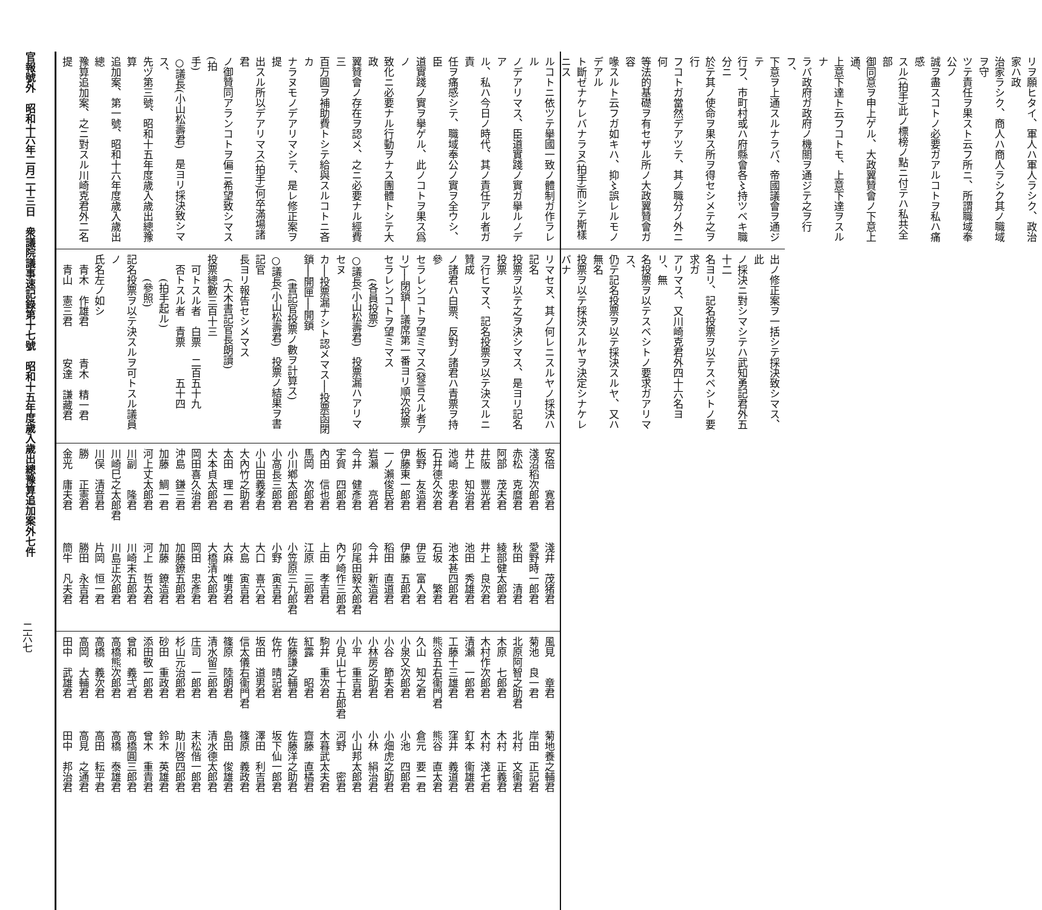官報號外　昭和十六年二月二十三日　衆議院議事速記錄第十七號　昭和十五年度歲入歲出總豫算追加案外七件
二六七
リヲ願ヒタイ、軍人ハ軍人ラシク、政治家ハ政
治家ラシク、商人ハ商人ラシク其ノ職域ヲ守
ツテ責任ヲ果スト云フ所ニ、所謂職域奉公ノ
誠ヲ盡スコトノ必要ガアルコトヲ私ハ痛感
スル(拍手)此ノ標榜ノ點ニ付テハ私共全部
御同意ヲ申上ゲル、大政翼贊會ノ下意上通、
上意下達ト云フコトモ、上意下達ヲスルナ
ラバ政府ガ政府ノ機關ヲ通ジテ之ヲ行フ、
下意ヲ上通スルナラバ、帝國議會ヲ通ジテ
行フ、市町村或ハ府縣會各〻持ツベキ職分ニ
於テ其ノ使命ヲ果ス所ヲ得セシメテ之ヲ行
フコトガ當然デアツテ、其ノ職分ノ外ニ何
等法的基礎ヲ有セザル所ノ大政翼贊會ガ容
喙スルト云フガ如キハ、抑〻誤レルモノデアル
ト斷ゼナケレバナラヌ(拍手)而シテ斯樣ニス
ルコトニ依ツテ擧國一致ノ體制ガ作ラレル
ノデアリマス、臣道實踐ノ實ガ擧ルノデア
ル、私ハ今日ノ時代、其ノ責任アル者ガ責
任ヲ痛感シテ、職域奉公ノ實ヲ全ウシ、臣
道實踐ノ實ヲ擧ゲル、此ノコトヲ果ス爲ノ
致化ニ必要ナル行動ヲナス團體トシテ大政
翼贊會ノ存在ヲ認メ、之ニ必要ナル經費三
百万圓ヲ補助費トシテ給與スルコトニ吝カ
ナラヌモノデアリマシテ、是レ修正案ヲ提
出スル所以デアリマス(拍手)何卒滿場諸君
ノ御贊同アランコトヲ偏ニ希望致シマス(拍
手)
○議長(小山松壽君)　是ヨリ採決致シマス、
先ヅ第三號、昭和十五年度歲入歲出總豫算
追加案、第一號、昭和十六年度歲入歲出總
豫算追加案、之ニ對スル川崎克君外二名提
出ノ修正案ヲ一括シテ採決致シマス、此
ノ採決ニ對シマシテハ武知勇記君外五十二
名ヨリ、記名投票ヲ以テスベシトノ要求ガ
アリマス、又川崎克君外四十六名ヨリ、無
名投票ヲ以テスベシトノ要求ガアリマス、
仍テ記名投票ヲ以テ採決スルヤ、又ハ無名
投票ヲ以テ採決スルヤヲ決定シナケレバナ
リマセヌ、其ノ何レニスルヤノ採決ハ記名
投票ヲ以テ之ヲ決シマス、是ヨリ記名投票
ヲ行ヒマス、記名投票ヲ以テ決スルニ贊成
ノ諸君ハ白票、反對ノ諸君ハ青票ヲ持參
セラレンコトヲ望ミマス(發言スル者ア
リ)──閉鎖──議席第一番ヨリ順次投票
セラレンコトヲ望ミマス
(各員投票)
○議長(小山松壽君)　投票漏ハアリマセヌ
カ──投票漏ナシト認メマス──投票函閉
鎖──開匣──開鎖
(書記官投票ノ數ヲ計算ス)
○議長(小山松壽君)　投票ノ結果ヲ書記官
長ヨリ報告セシメマス
(大木書記官長朗讀)
投票總數三百十三
可トスル者　白票　二百五十九
否トスル者　青票　　　五十四
(拍手起ル)
(參照)
記名投票ヲ以テ決スルヲ可トスル議員ノ
氏名左ノ如シ
青木　作雄君 青木　精一君
青山　憲三君 安達　謙藏君
安倍　　寛君 淺井　茂猪君
淺沼稻次郎君 愛野時一郎君
赤松　克麿君 秋田　　清君
阿部　茂夫君 綾部健太郎君
井阪　豐光君 井上　良次君
井上　知治君 池田　秀雄君
池崎　忠孝君 池本甚四郎君
石井德久次君 石坂　　繁君
板野　友造君 伊豆　富人君
伊藤東一郎君 伊藤　五郎君
一ノ瀨俊民君 稻田　直道君
岩瀨　　亮君 今井　新造君
今井　健彥君 卯尾田毅太郎君
宇賀　四郎君 內ケ崎作三郎君
內田　信也君 上田　孝吉君
馬岡　次郎君 江原　三郎君
小川鄕太郎君 小笠原三九郎君
小高長三郎君 小野　寅吉君
小山田義孝君 大口　喜六君
大內竹之助君 大島　寅吉君
太田　理一君 大麻　唯男君
大本貞太郎君 大橋清太郎君
岡田喜久治君 岡田　忠彥君
沖島　鎌三君 加藤鐐五郎君
加藤　鯛一君 加藤　鐐造君
河上丈太郎君 河上　哲太君
川副　　隆君 川崎末五郎君
川崎巳之太郎君 川島正次郎君
川俣　清音君 片岡　恒一君
勝　　正憲君 勝田　永吉君
金光　庸夫君 簡牛　凡夫君
風見　　章君 菊地養之輔君
菊池　良一君 岸田　正記君
北原阿智之助君 北村　文衞君
木原　七郎君 木村　正義君
木村作次郎君 木村　淺七君
清瀨　一郎君 釘本　衞雄君
工藤十三雄君 窪井　義道君
熊谷五右衞門君 熊谷　直太君
久山　知之君 倉元　要一君
小泉又次郎君 小池　四郎君
小谷　節夫君 小畑虎之助君
小林房之助君 小林　絹治君
小平　重吉君 小山邦太郎君
小見山七十五郎君 河野　　密君
駒井　重次君 木暮武太夫君
紅露　　昭君 齋藤　直橘君
佐藤謙之輔君 佐藤洋之助君
佐竹　晴記君 坂下仙一郎君
坂田　道男君 澤田　利吉君
信太儀右衞門君 篠原　義政君
篠原　陸朗君 島田　俊雄君
清水留三郎君 清水德太郎君
庄司　一郎君 末松偕一郎君
杉山元治郎君 助川啓四郎君
砂田　重政君 鈴木　英雄君
添田敬一郎君 曾木　重貴君
曾和　義弌君 高橋圓三郎君
高橋熊次郎君 高橋　泰雄君
高橋　義次君 高田　耘平君
高岡　大輔君 高見　之通君
田中　武雄君 田中　邦治君